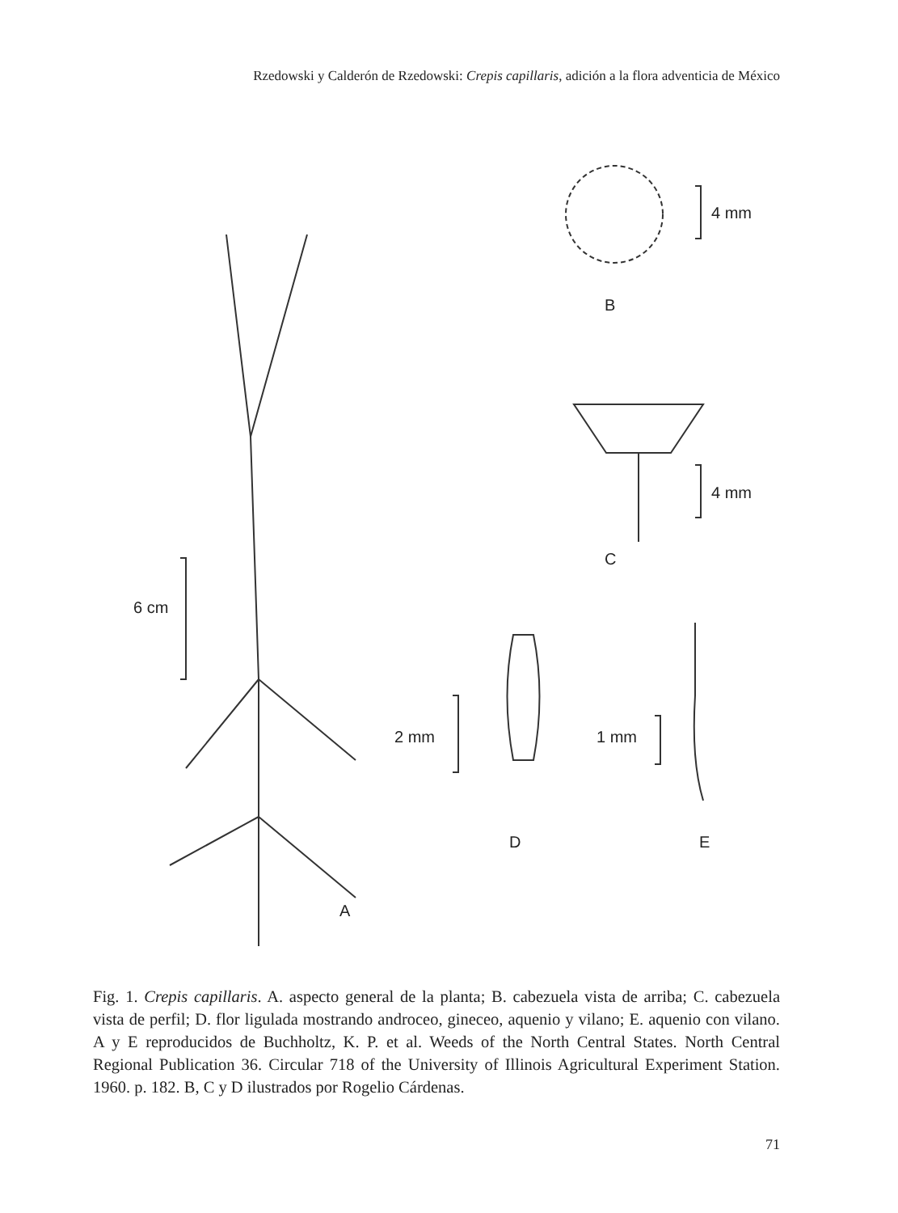Rzedowski y Calderón de Rzedowski: Crepis capillaris, adición a la flora adventicia de México
6 cm
A
4 mm
B
4 mm
C
2 mm 1 mm
D E
Fig. 1. Crepis capillaris. A. aspecto general de la planta; B. cabezuela vista de arriba; C. cabezuela vista de perfil; D. flor ligulada mostrando androceo, gineceo, aquenio y vilano; E. aquenio con vilano. A y E reproducidos de Buchholtz, K. P. et al. Weeds of the North Central States. North Central Regional Publication 36. Circular 718 of the University of Illinois Agricultural Experiment Station. 1960. p. 182. B, C y D ilustrados por Rogelio Cárdenas.
71